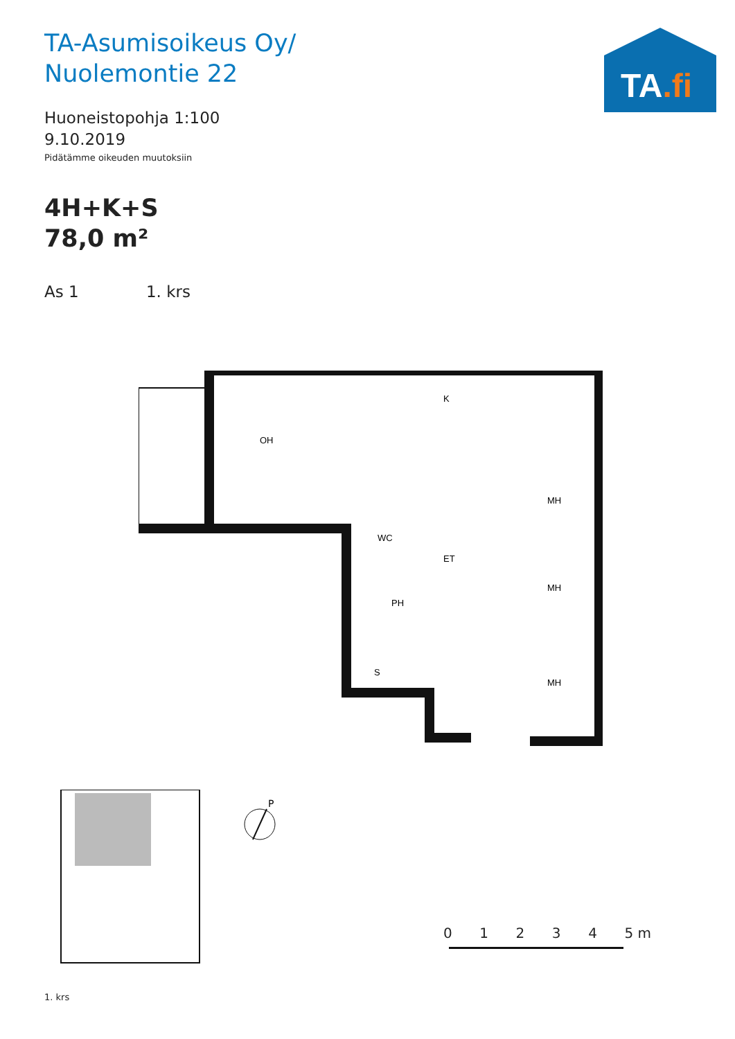TA-Asumisoikeus Oy/
Nuolemontie 22
TA.fi
Huoneistopohja 1:100
9.10.2019
Pidätämme oikeuden muutoksiin
4H+K+S
78,0 m²
As 1 1. krs
OH
K
MH
WC
ET
MH
PH
S
MH
1. krs
P
0 1 2 3 4 5 m